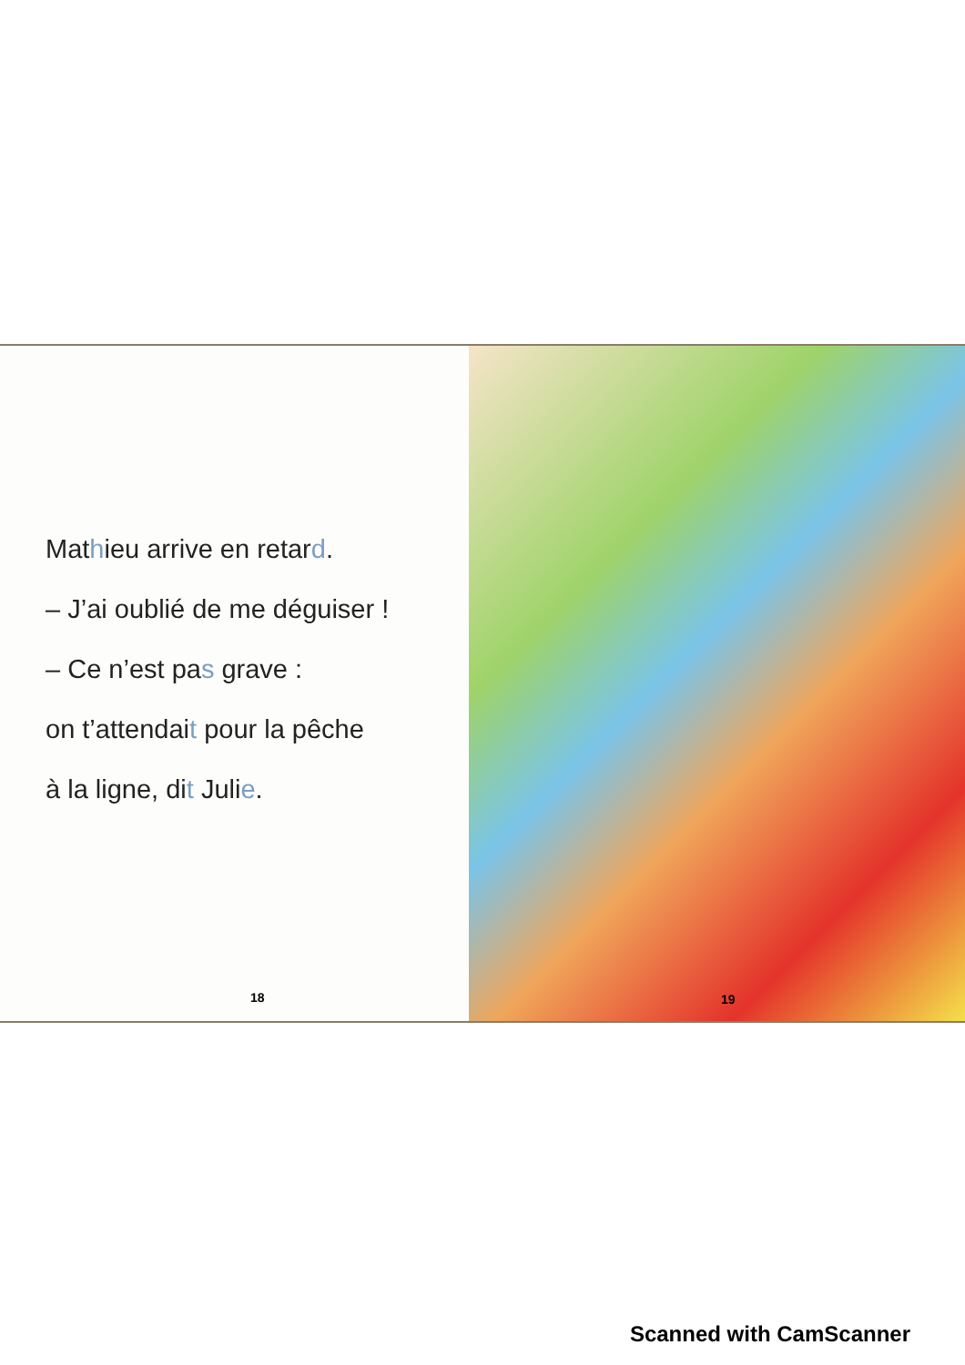Mathieu arrive en retard.
– J’ai oublié de me déguiser !
– Ce n’est pas grave :
on t’attendait pour la pêche
à la ligne, dit Julie.
18
19
Scanned with CamScanner